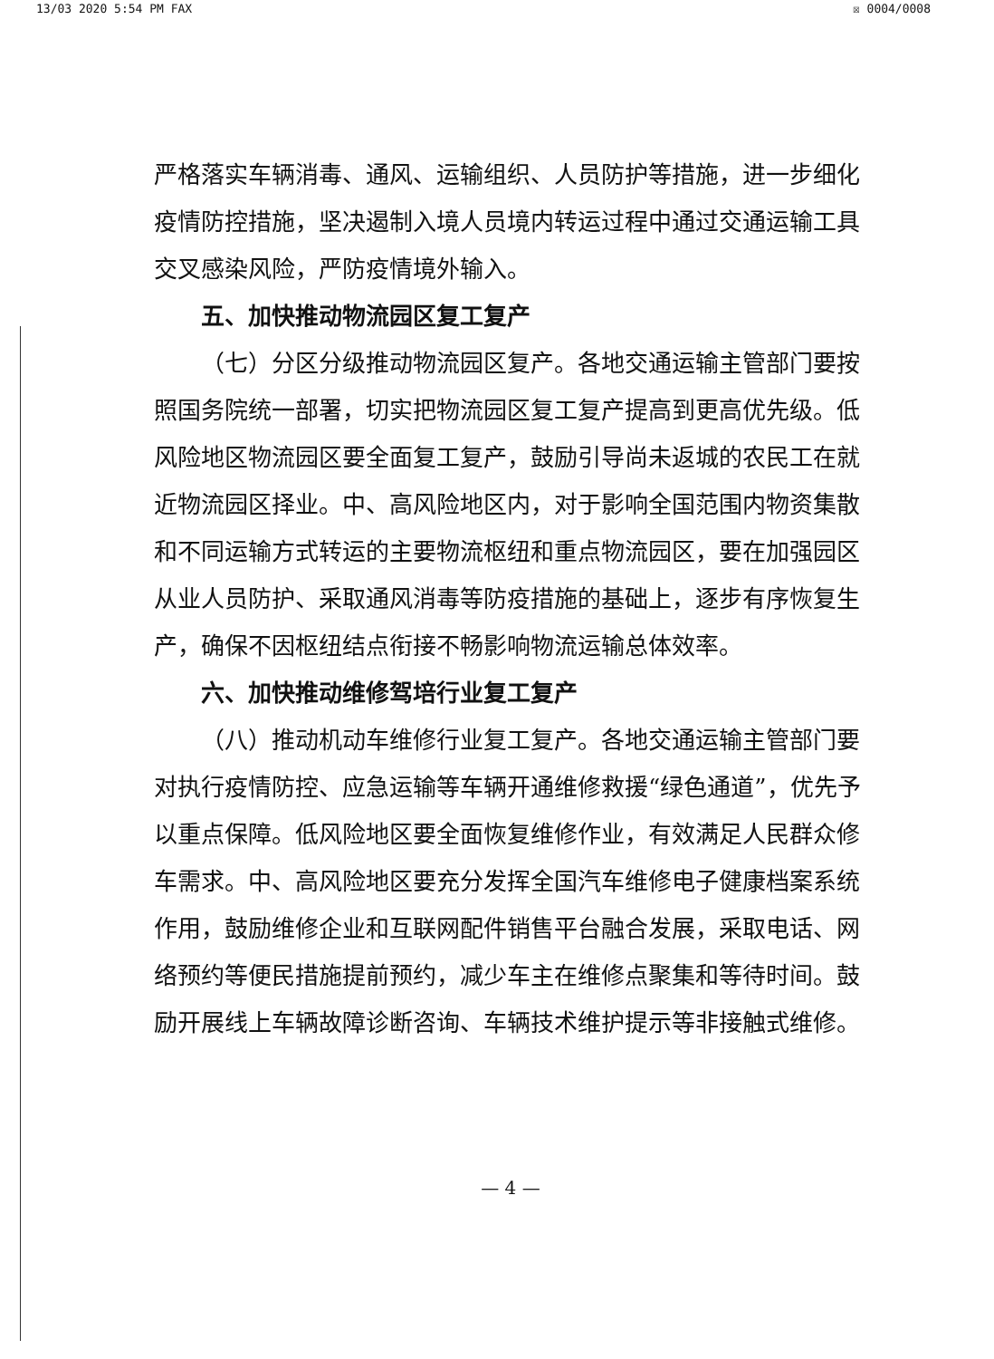13/03 2020 5:54 PM FAX ☒ 0004/0008
严格落实车辆消毒、通风、运输组织、人员防护等措施，进一步细化疫情防控措施，坚决遏制入境人员境内转运过程中通过交通运输工具交叉感染风险，严防疫情境外输入。
五、加快推动物流园区复工复产
（七）分区分级推动物流园区复产。各地交通运输主管部门要按照国务院统一部署，切实把物流园区复工复产提高到更高优先级。低风险地区物流园区要全面复工复产，鼓励引导尚未返城的农民工在就近物流园区择业。中、高风险地区内，对于影响全国范围内物资集散和不同运输方式转运的主要物流枢纽和重点物流园区，要在加强园区从业人员防护、采取通风消毒等防疫措施的基础上，逐步有序恢复生产，确保不因枢纽结点衔接不畅影响物流运输总体效率。
六、加快推动维修驾培行业复工复产
（八）推动机动车维修行业复工复产。各地交通运输主管部门要对执行疫情防控、应急运输等车辆开通维修救援“绿色通道”，优先予以重点保障。低风险地区要全面恢复维修作业，有效满足人民群众修车需求。中、高风险地区要充分发挥全国汽车维修电子健康档案系统作用，鼓励维修企业和互联网配件销售平台融合发展，采取电话、网络预约等便民措施提前预约，减少车主在维修点聚集和等待时间。鼓励开展线上车辆故障诊断咨询、车辆技术维护提示等非接触式维修。
— 4 —